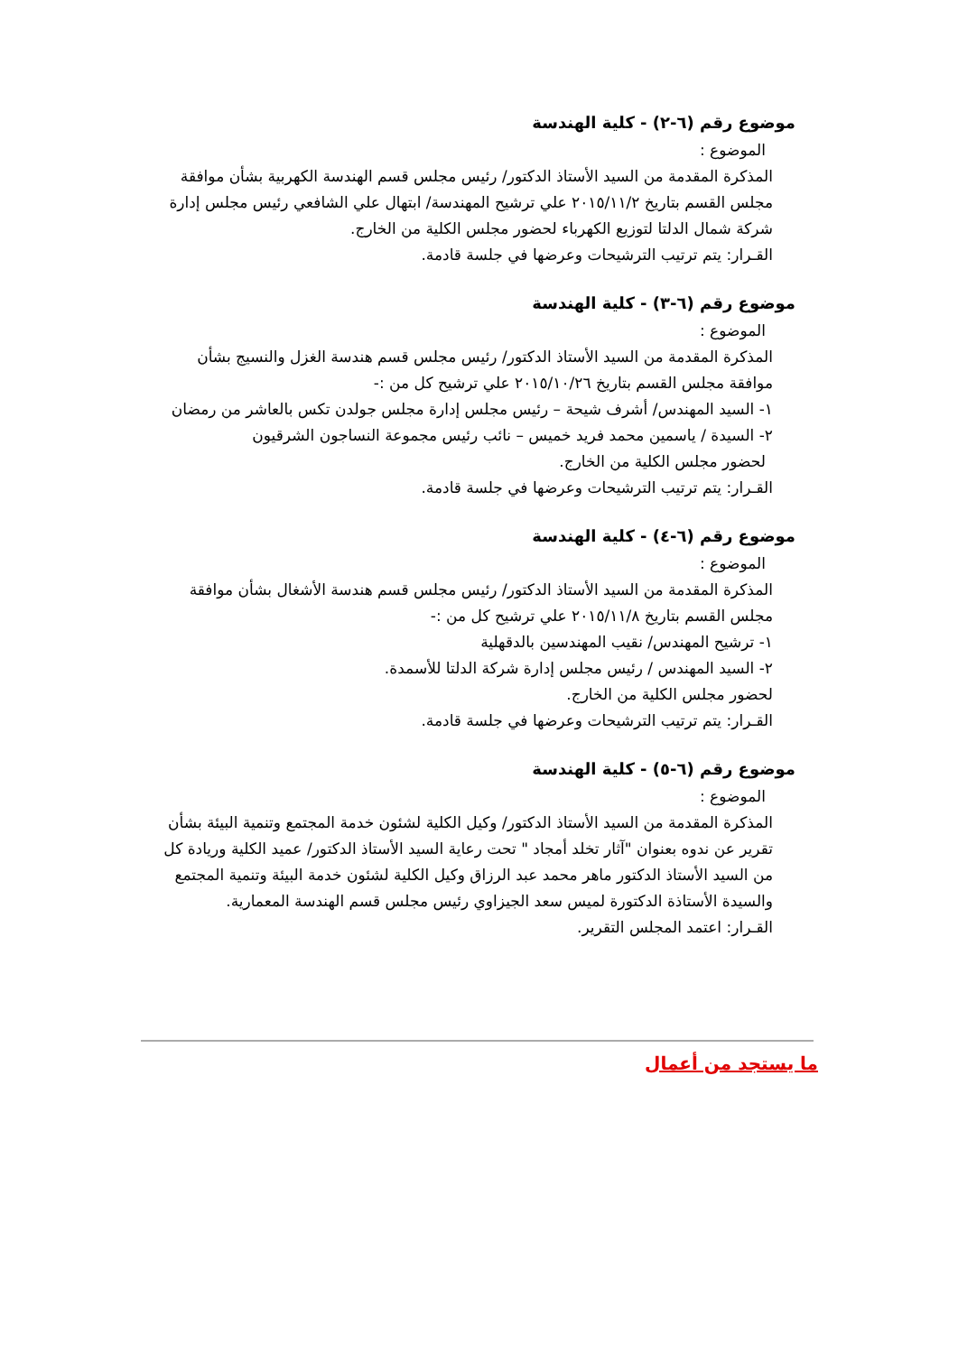موضوع رقم (٦-٢) - كلية الهندسة
الموضوع :
المذكرة المقدمة من السيد الأستاذ الدكتور/ رئيس مجلس قسم الهندسة الكهربية بشأن موافقة مجلس القسم بتاريخ ٢٠١٥/١١/٢ علي ترشيح المهندسة/ ابتهال علي الشافعي رئيس مجلس إدارة شركة شمال الدلتا لتوزيع الكهرباء لحضور مجلس الكلية من الخارج.
القـرار: يتم ترتيب الترشيحات وعرضها في جلسة قادمة.
موضوع رقم (٦-٣) - كلية الهندسة
الموضوع :
المذكرة المقدمة من السيد الأستاذ الدكتور/ رئيس مجلس قسم هندسة الغزل والنسيج بشأن موافقة مجلس القسم بتاريخ ٢٠١٥/١٠/٢٦ علي ترشيح كل من :-
١- السيد المهندس/ أشرف شيحة – رئيس مجلس إدارة مجلس جولدن تكس بالعاشر من رمضان
٢- السيدة / ياسمين محمد فريد خميس – نائب رئيس مجموعة النساجون الشرقيون
لحضور مجلس الكلية من الخارج.
القـرار: يتم ترتيب الترشيحات وعرضها في جلسة قادمة.
موضوع رقم (٦-٤) - كلية الهندسة
الموضوع :
المذكرة المقدمة من السيد الأستاذ الدكتور/ رئيس مجلس قسم هندسة الأشغال بشأن موافقة مجلس القسم بتاريخ ٢٠١٥/١١/٨ علي ترشيح كل من :-
١- ترشيح المهندس/ نقيب المهندسين بالدقهلية
٢- السيد المهندس / رئيس مجلس إدارة شركة الدلتا للأسمدة.
لحضور مجلس الكلية من الخارج.
القـرار: يتم ترتيب الترشيحات وعرضها في جلسة قادمة.
موضوع رقم (٦-٥) - كلية الهندسة
الموضوع :
المذكرة المقدمة من السيد الأستاذ الدكتور/ وكيل الكلية لشئون خدمة المجتمع وتنمية البيئة بشأن تقرير عن ندوه بعنوان "آثار تخلد أمجاد " تحت رعاية السيد الأستاذ الدكتور/ عميد الكلية وريادة كل من السيد الأستاذ الدكتور ماهر محمد عبد الرزاق وكيل الكلية لشئون خدمة البيئة وتنمية المجتمع والسيدة الأستاذة الدكتورة لميس سعد الجيزاوي رئيس مجلس قسم الهندسة المعمارية.
القـرار: اعتمد المجلس التقرير.
ما يستجد من أعمال